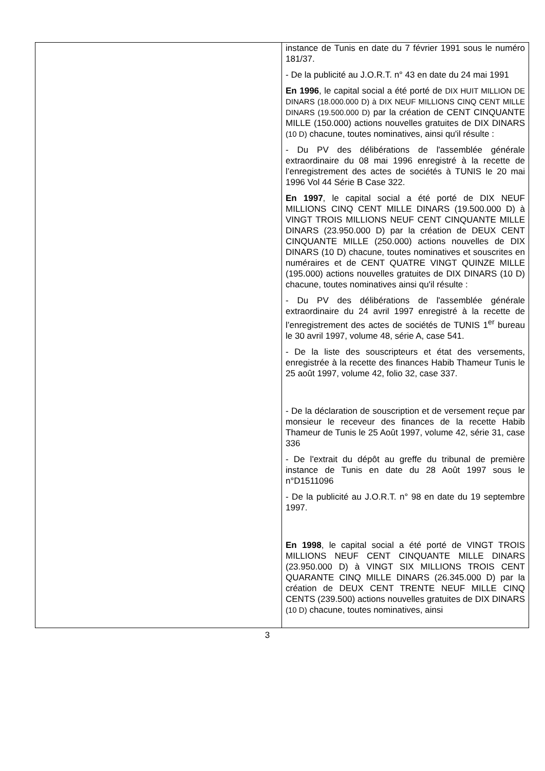| | instance de Tunis en date du 7 février 1991 sous le numéro 181/37. - De la publicité au J.O.R.T. n° 43 en date du 24 mai 1991 En 1996 , le capital social a été porté de DIX HUIT MILLION DE DINARS (18.000.000 D) à DIX NEUF MILLIONS CINQ CENT MILLE DINARS (19.500.000 D) par la création de CENT CINQUANTE MILLE (150.000) actions nouvelles gratuites de DIX DINARS (10 D) chacune, toutes nominatives, ainsi qu'il résulte : - Du PV des délibérations de l'assemblée générale extraordinaire du 08 mai 1996 enregistré à la recette de l’enregistrement des actes de sociétés à TUNIS le 20 mai 1996 Vol 44 Série B Case 322. En 1997 , le capital social a été porté de DIX NEUF MILLIONS CINQ CENT MILLE DINARS (19.500.000 D) à VINGT TROIS MILLIONS NEUF CENT CINQUANTE MILLE DINARS (23.950.000 D) par la création de DEUX CENT CINQUANTE MILLE (250.000) actions nouvelles de DIX DINARS (10 D) chacune, toutes nominatives et souscrites en numéraires et de CENT QUATRE VINGT QUINZE MILLE (195.000) actions nouvelles gratuites de DIX DINARS (10 D) chacune, toutes nominatives ainsi qu'il résulte : - Du PV des délibérations de l'assemblée générale extraordinaire du 24 avril 1997 enregistré à la recette de l’enregistrement des actes de sociétés de TUNIS 1<sup>er</sup> bureau le 30 avril 1997, volume 48, série A, case 541. - De la liste des souscripteurs et état des versements, enregistrée à la recette des finances Habib Thameur Tunis le 25 août 1997, volume 42, folio 32, case 337. - De la déclaration de souscription et de versement reçue par monsieur le receveur des finances de la recette Habib Thameur de Tunis le 25 Août 1997, volume 42, série 31, case 336 - De l'extrait du dépôt au greffe du tribunal de première instance de Tunis en date du 28 Août 1997 sous le n°D1511096 - De la publicité au J.O.R.T. n° 98 en date du 19 septembre 1997. En 1998 , le capital social a été porté de VINGT TROIS MILLIONS NEUF CENT CINQUANTE MILLE DINARS (23.950.000 D) à VINGT SIX MILLIONS TROIS CENT QUARANTE CINQ MILLE DINARS (26.345.000 D) par la création de DEUX CENT TRENTE NEUF MILLE CINQ CENTS (239.500) actions nouvelles gratuites de DIX DINARS (10 D) chacune, toutes nominatives, ainsi |
3